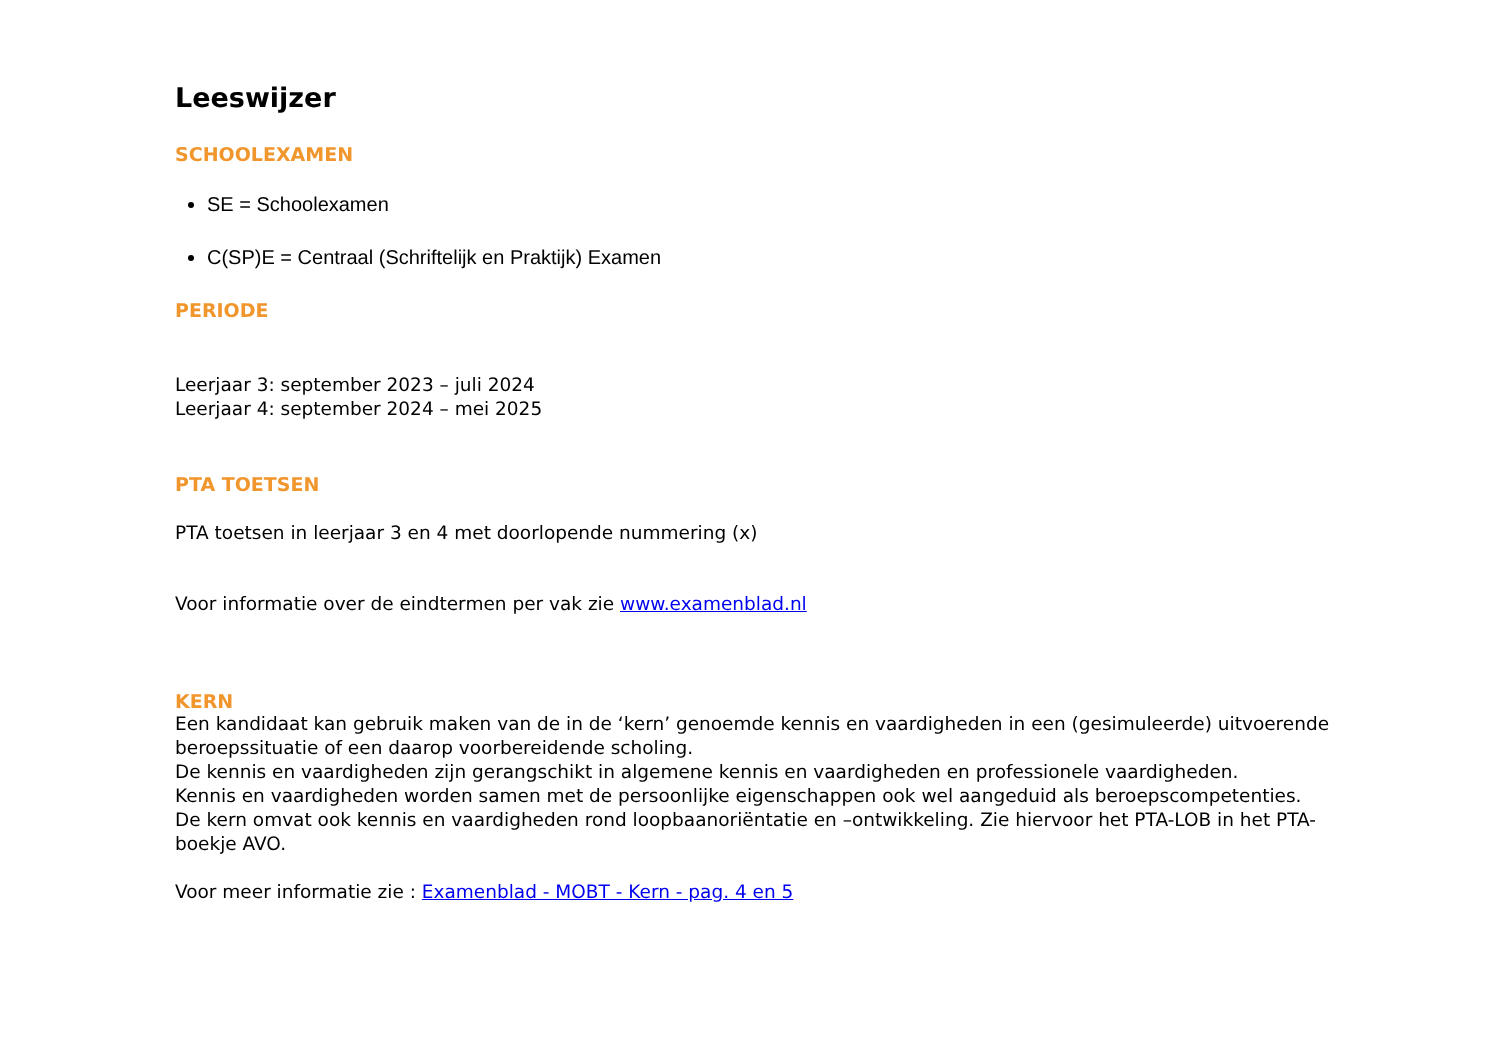Leeswijzer
SCHOOLEXAMEN
SE = Schoolexamen
C(SP)E = Centraal (Schriftelijk en Praktijk) Examen
PERIODE
Leerjaar 3: september 2023 – juli 2024
Leerjaar 4: september 2024 – mei 2025
PTA TOETSEN
PTA toetsen in leerjaar 3 en 4 met doorlopende nummering (x)
Voor informatie over de eindtermen per vak zie www.examenblad.nl
KERN
Een kandidaat kan gebruik maken van de in de ‘kern’ genoemde kennis en vaardigheden in een (gesimuleerde) uitvoerende beroepssituatie of een daarop voorbereidende scholing.
De kennis en vaardigheden zijn gerangschikt in algemene kennis en vaardigheden en professionele vaardigheden.
Kennis en vaardigheden worden samen met de persoonlijke eigenschappen ook wel aangeduid als beroepscompetenties.
De kern omvat ook kennis en vaardigheden rond loopbaanoriëntatie en –ontwikkeling. Zie hiervoor het PTA-LOB in het PTA-boekje AVO.
Voor meer informatie zie : Examenblad - MOBT - Kern - pag. 4 en 5